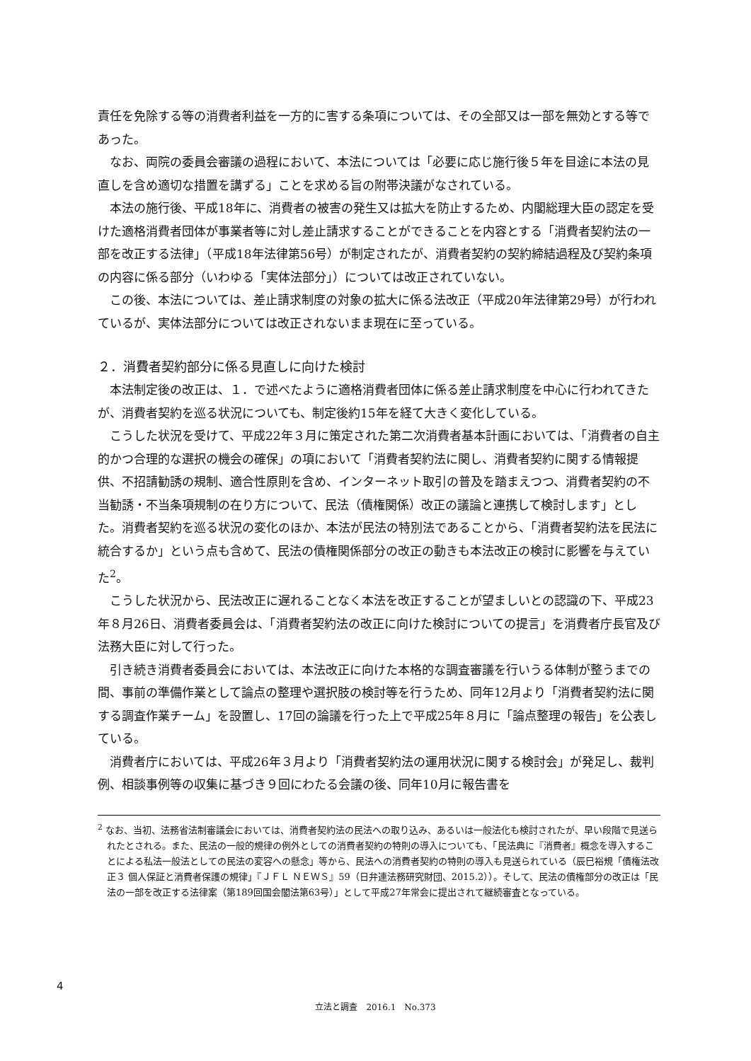責任を免除する等の消費者利益を一方的に害する条項については、その全部又は一部を無効とする等であった。
なお、両院の委員会審議の過程において、本法については「必要に応じ施行後５年を目途に本法の見直しを含め適切な措置を講ずる」ことを求める旨の附帯決議がなされている。
本法の施行後、平成18年に、消費者の被害の発生又は拡大を防止するため、内閣総理大臣の認定を受けた適格消費者団体が事業者等に対し差止請求することができることを内容とする「消費者契約法の一部を改正する法律」（平成18年法律第56号）が制定されたが、消費者契約の契約締結過程及び契約条項の内容に係る部分（いわゆる「実体法部分」）については改正されていない。
この後、本法については、差止請求制度の対象の拡大に係る法改正（平成20年法律第29号）が行われているが、実体法部分については改正されないまま現在に至っている。
２．消費者契約部分に係る見直しに向けた検討
本法制定後の改正は、１．で述べたように適格消費者団体に係る差止請求制度を中心に行われてきたが、消費者契約を巡る状況についても、制定後約15年を経て大きく変化している。
こうした状況を受けて、平成22年３月に策定された第二次消費者基本計画においては、「消費者の自主的かつ合理的な選択の機会の確保」の項において「消費者契約法に関し、消費者契約に関する情報提供、不招請勧誘の規制、適合性原則を含め、インターネット取引の普及を踏まえつつ、消費者契約の不当勧誘・不当条項規制の在り方について、民法（債権関係）改正の議論と連携して検討します」とした。消費者契約を巡る状況の変化のほか、本法が民法の特別法であることから、「消費者契約法を民法に統合するか」という点も含めて、民法の債権関係部分の改正の動きも本法改正の検討に影響を与えていた<sup>2</sup>。
こうした状況から、民法改正に遅れることなく本法を改正することが望ましいとの認識の下、平成23年８月26日、消費者委員会は、「消費者契約法の改正に向けた検討についての提言」を消費者庁長官及び法務大臣に対して行った。
引き続き消費者委員会においては、本法改正に向けた本格的な調査審議を行いうる体制が整うまでの間、事前の準備作業として論点の整理や選択肢の検討等を行うため、同年12月より「消費者契約法に関する調査作業チーム」を設置し、17回の論議を行った上で平成25年８月に「論点整理の報告」を公表している。
消費者庁においては、平成26年３月より「消費者契約法の運用状況に関する検討会」が発足し、裁判例、相談事例等の収集に基づき９回にわたる会議の後、同年10月に報告書を
<sup>2</sup> なお、当初、法務省法制審議会においては、消費者契約法の民法への取り込み、あるいは一般法化も検討されたが、早い段階で見送られたとされる。また、民法の一般的規律の例外としての消費者契約の特則の導入についても、「民法典に『消費者』概念を導入することによる私法一般法としての民法の変容への懸念」等から、民法への消費者契約の特則の導入も見送られている（辰巳裕規「債権法改正３ 個人保証と消費者保護の規律」『ＪＦＬ ＮＥＷＳ』59（日弁連法務研究財団、2015.2））。そして、民法の債権部分の改正は「民法の一部を改正する法律案（第189回国会閣法第63号）」として平成27年常会に提出されて継続審査となっている。
4
立法と調査　2016.1　No.373